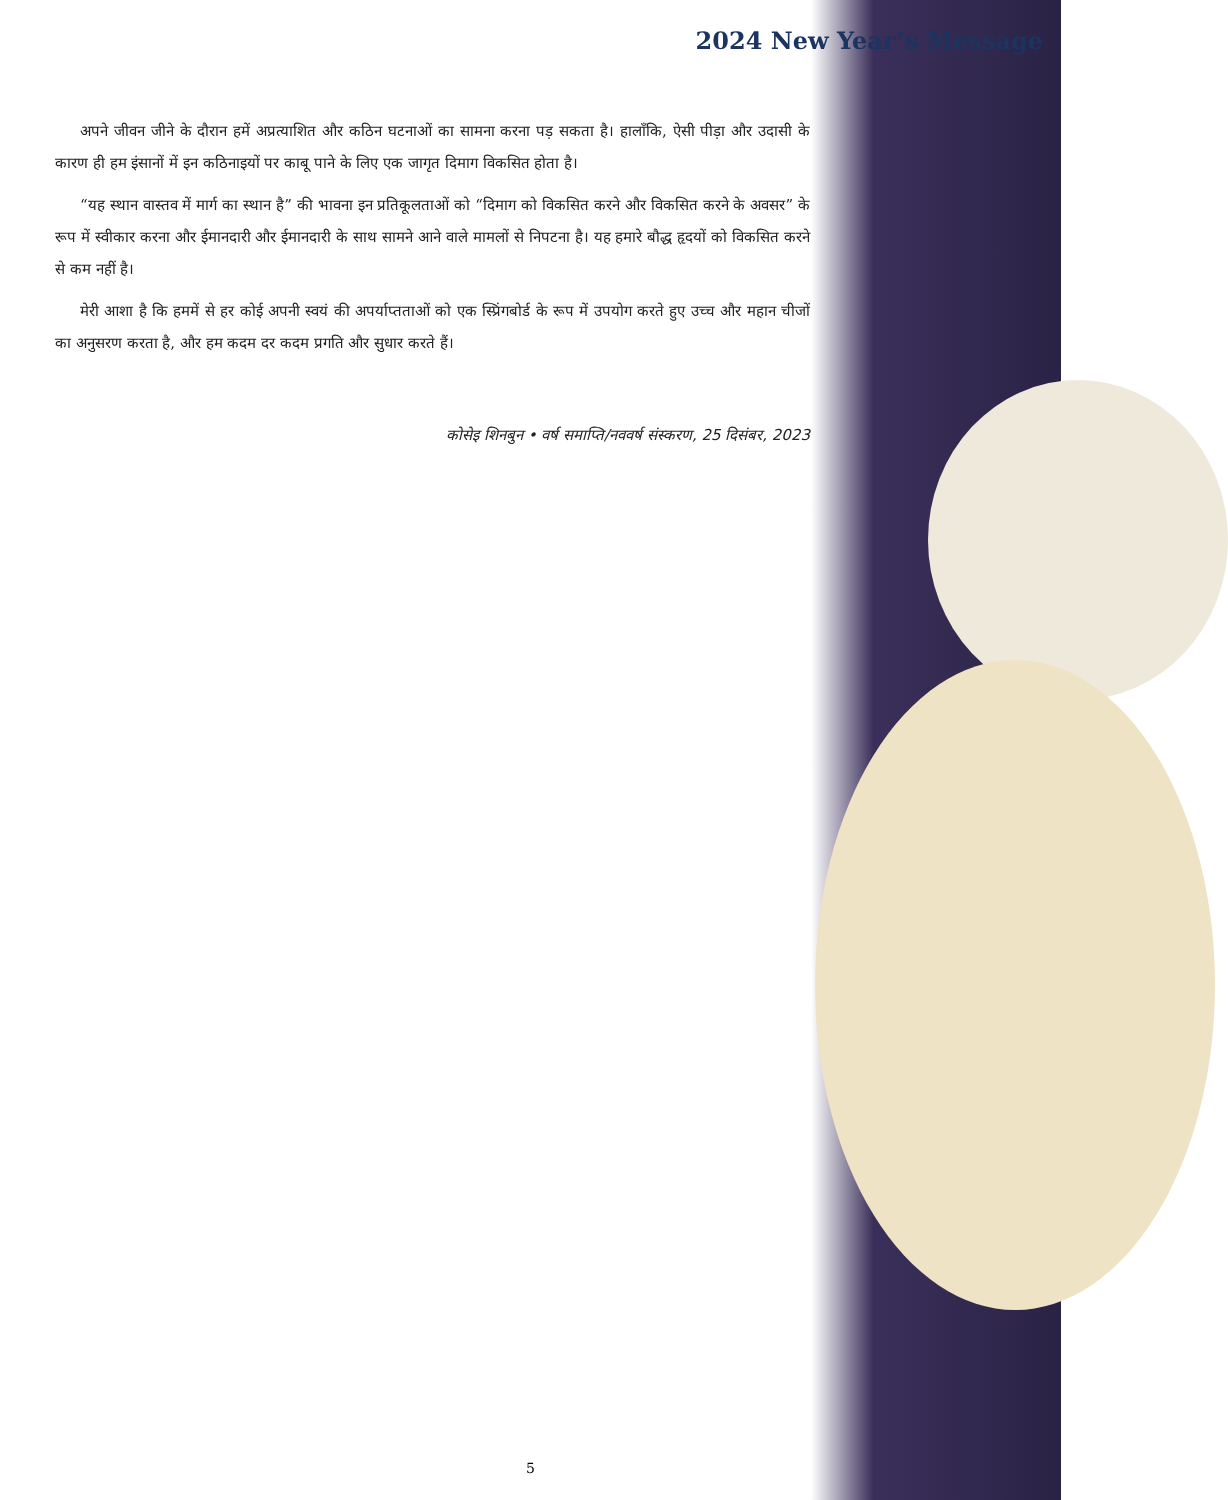2024 New Year’s Message
अपने जीवन जीने के दौरान हमें अप्रत्याशित और कठिन घटनाओं का सामना करना पड़ सकता है। हालाँकि, ऐसी पीड़ा और उदासी के कारण ही हम इंसानों में इन कठिनाइयों पर काबू पाने के लिए एक जागृत दिमाग विकसित होता है।
“यह स्थान वास्तव में मार्ग का स्थान है” की भावना इन प्रतिकूलताओं को “दिमाग को विकसित करने और विकसित करने के अवसर” के रूप में स्वीकार करना और ईमानदारी और ईमानदारी के साथ सामने आने वाले मामलों से निपटना है। यह हमारे बौद्ध हृदयों को विकसित करने से कम नहीं है।
मेरी आशा है कि हममें से हर कोई अपनी स्वयं की अपर्याप्तताओं को एक स्प्रिंगबोर्ड के रूप में उपयोग करते हुए उच्च और महान चीजों का अनुसरण करता है, और हम कदम दर कदम प्रगति और सुधार करते हैं।
कोसेइ शिनबुन • वर्ष समाप्ति/नववर्ष संस्करण, 25 दिसंबर, 2023
5